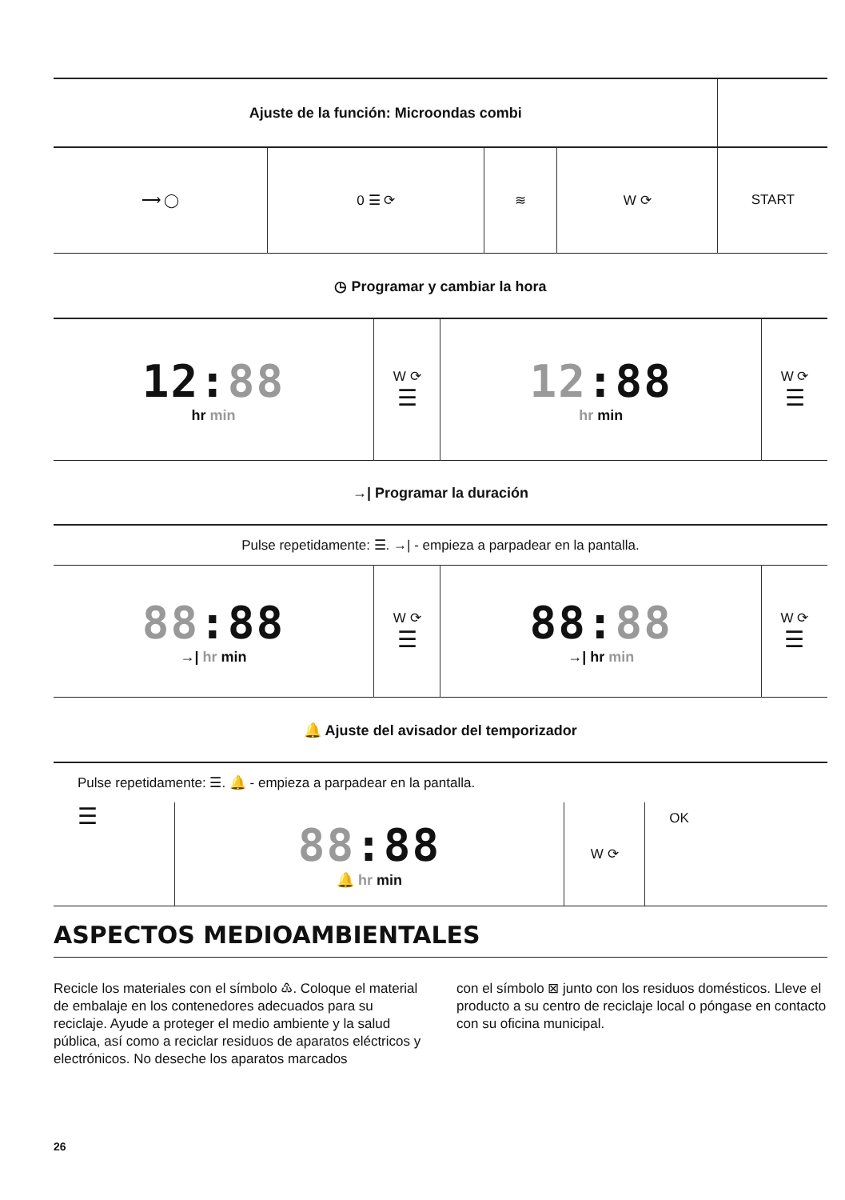| Ajuste de la función: Microondas combi | | | | |
| ⟶ ◯ | 0 ☰ ⟳ | ≋ | W ⟳ | START |
◷ Programar y cambiar la hora
| 12: 88 hr min | W ⟳ ☰ | 12 :88 hr min | W ⟳ ☰ |
→| Programar la duración
| Pulse repetidamente: ☰. →/ - empieza a parpadear en la pantalla. | | | |
| 88 :88 →/ hr min | W ⟳ ☰ | 88: 88 →/ hr min | W ⟳ ☰ |
🔔 Ajuste del avisador del temporizador
| Pulse repetidamente: ☰. 🔔 - empieza a parpadear en la pantalla. | | | |
| ☰ | 88 :88 🔔 hr min | W ⟳ | OK |
ASPECTOS MEDIOAMBIENTALES
Recicle los materiales con el símbolo ♳. Coloque el material de embalaje en los contenedores adecuados para su reciclaje. Ayude a proteger el medio ambiente y la salud pública, así como a reciclar residuos de aparatos eléctricos y electrónicos. No deseche los aparatos marcados
con el símbolo ⊠ junto con los residuos domésticos. Lleve el producto a su centro de reciclaje local o póngase en contacto con su oficina municipal.
26